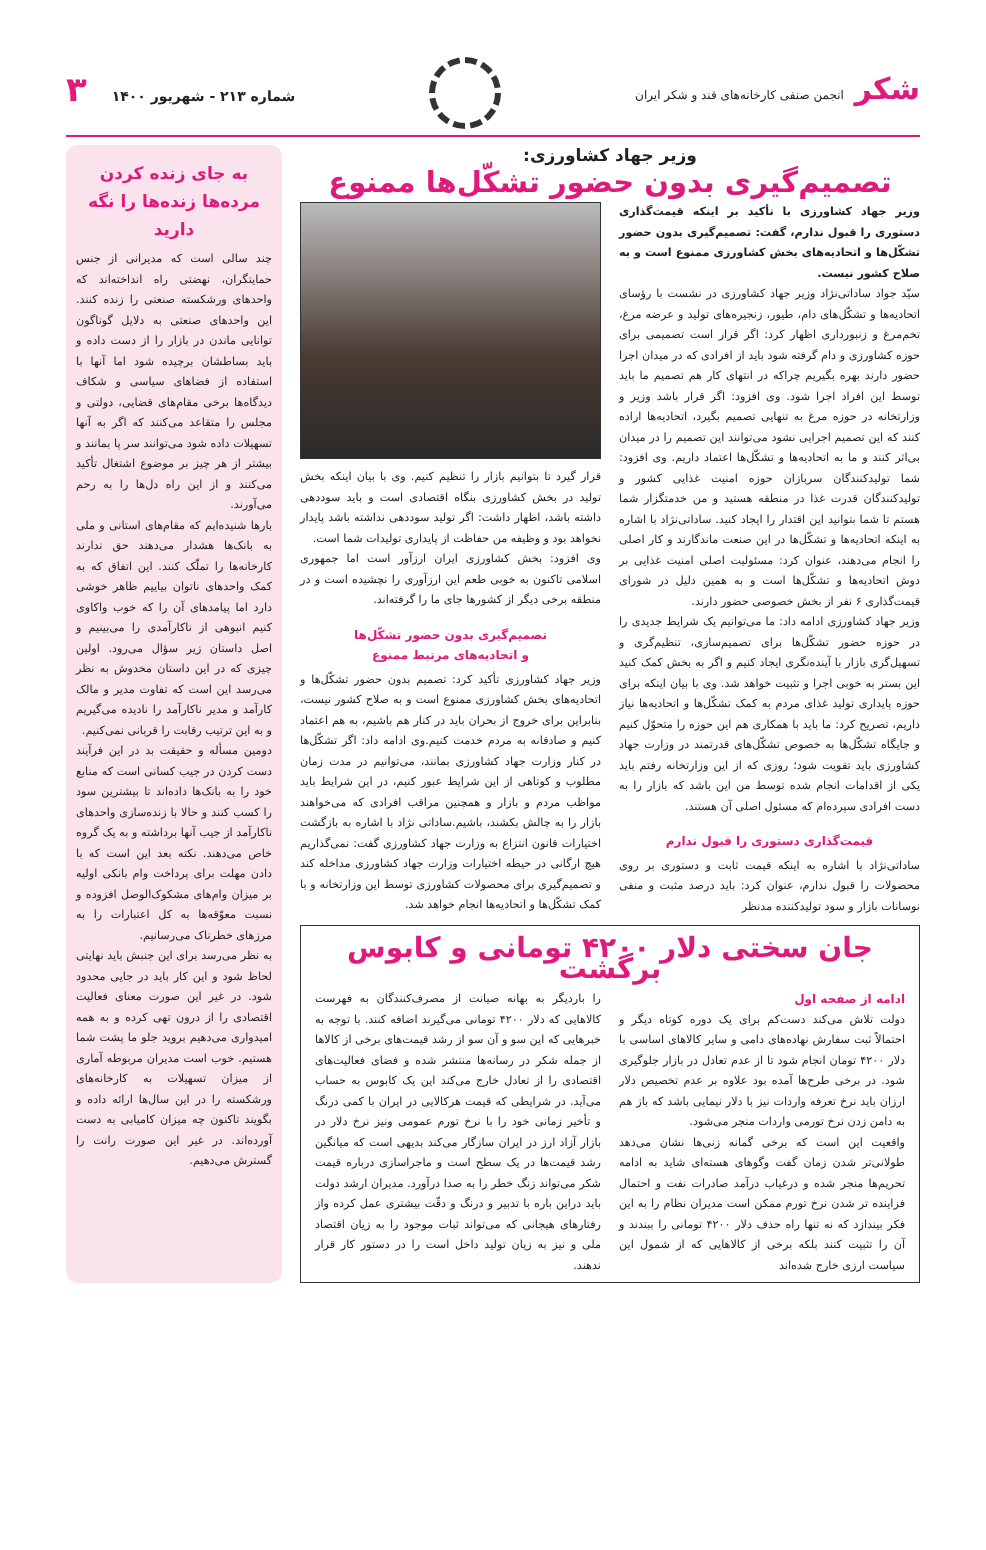شکر انجمن صنفی کارخانه‌های قند و شکر ایران
شماره ۲۱۳ - شهریور ۱۴۰۰ ۳
وزیر جهاد کشاورزی:
تصمیم‌گیری بدون حضور تشکّل‌ها ممنوع
وزیر جهاد کشاورزی با تأکید بر اینکه قیمت‌گذاری دستوری را قبول ندارم، گفت: تصمیم‌گیری بدون حضور تشکّل‌ها و اتحادیه‌های بخش کشاورزی ممنوع است و به صلاح کشور نیست.
سیّد جواد ساداتی‌نژاد وزیر جهاد کشاورزی در نشست با رؤسای اتحادیه‌ها و تشکّل‌های دام، طیور، زنجیره‌های تولید و عرضه مرغ، تخم‌مرغ و زنبورداری اظهار کرد: اگر قرار است تصمیمی برای حوزه کشاورزی و دام گرفته شود باید از افرادی که در میدان اجرا حضور دارند بهره بگیریم چراکه در انتهای کار هم تصمیم ما باید توسط این افراد اجرا شود. وی افزود: اگر قرار باشد وزیر و وزارتخانه در حوزه مرغ به تنهایی تصمیم بگیرد، اتحادیه‌ها اراده کنند که این تصمیم اجرایی نشود می‌توانند این تصمیم را در میدان بی‌اثر کنند و ما به اتحادیه‌ها و تشکّل‌ها اعتماد داریم. وی افزود: شما تولیدکنندگان سربازان حوزه امنیت غذایی کشور و تولیدکنندگان قدرت غذا در منطقه هستید و من خدمتگزار شما هستم تا شما بتوانید این اقتدار را ایجاد کنید. ساداتی‌نژاد با اشاره به اینکه اتحادیه‌ها و تشکّل‌ها در این صنعت ماندگارند و کار اصلی را انجام می‌دهند، عنوان کرد: مسئولیت اصلی امنیت غذایی بر دوش اتحادیه‌ها و تشکّل‌ها است و به همین دلیل در شورای قیمت‌گذاری ۶ نفر از بخش خصوصی حضور دارند.
وزیر جهاد کشاورزی ادامه داد: ما می‌توانیم یک شرایط جدیدی را در حوزه حضور تشکّل‌ها برای تصمیم‌سازی، تنظیم‌گری و تسهیل‌گری بازار با آینده‌نگری ایجاد کنیم و اگر به بخش کمک کنید این بستر به خوبی اجرا و تثبیت خواهد شد. وی با بیان اینکه برای حوزه پایداری تولید غذای مردم به کمک تشکّل‌ها و اتحادیه‌ها نیاز داریم، تصریح کرد: ما باید با همکاری هم این حوزه را متحوّل کنیم و جایگاه تشکّل‌ها به خصوص تشکّل‌های قدرتمند در وزارت جهاد کشاورزی باید تقویت شود؛ روزی که از این وزارتخانه رفتم باید یکی از اقدامات انجام شده توسط من این باشد که بازار را به دست افرادی سپرده‌ام که مسئول اصلی آن هستند.
قیمت‌گذاری دستوری را قبول ندارم
ساداتی‌نژاد با اشاره به اینکه قیمت ثابت و دستوری بر روی محصولات را قبول ندارم، عنوان کرد: باید درصد مثبت و منفی نوسانات بازار و سود تولیدکننده مدنظر
قرار گیرد تا بتوانیم بازار را تنظیم کنیم. وی با بیان اینکه بخش تولید در بخش کشاورزی بنگاه اقتصادی است و باید سوددهی داشته باشد، اظهار داشت: اگر تولید سوددهی نداشته باشد پایدار نخواهد بود و وظیفه من حفاظت از پایداری تولیدات شما است.
وی افزود: بخش کشاورزی ایران ارزآور است اما جمهوری اسلامی تاکنون به خوبی طعم این ارزآوری را نچشیده است و در منطقه برخی دیگر از کشورها جای ما را گرفته‌اند.
تصمیم‌گیری بدون حضور تشکّل‌ها
و اتحادیه‌های مرتبط ممنوع
وزیر جهاد کشاورزی تأکید کرد: تصمیم بدون حضور تشکّل‌ها و اتحادیه‌های بخش کشاورزی ممنوع است و به صلاح کشور نیست، بنابراین برای خروج از بحران باید در کنار هم باشیم، به هم اعتماد کنیم و صادقانه به مردم خدمت کنیم.وی ادامه داد: اگر تشکّل‌ها در کنار وزارت جهاد کشاورزی بمانند، می‌توانیم در مدت زمان مطلوب و کوتاهی از این شرایط عبور کنیم، در این شرایط باید مواظب مردم و بازار و همچنین مراقب افرادی که می‌خواهند بازار را به چالش بکشند، باشیم.ساداتی نژاد با اشاره به بازگشت اختیارات قانون انتزاع به وزارت جهاد کشاورزی گفت: نمی‌گذاریم هیچ ارگانی در حیطه اختیارات وزارت جهاد کشاورزی مداخله کند و تصمیم‌گیری برای محصولات کشاورزی توسط این وزارتخانه و با کمک تشکّل‌ها و اتحادیه‌ها انجام خواهد شد.
جان سختی دلار ۴۲۰۰ تومانی و کابوس برگشت
ادامه از صفحه اول
دولت تلاش می‌کند دست‌کم برای یک دوره کوتاه دیگر و احتمالاً ثبت سفارش نهاده‌های دامی و سایر کالاهای اساسی با دلار ۴۲۰۰ تومان انجام شود تا از عدم تعادل در بازار جلوگیری شود. در برخی طرح‌ها آمده بود علاوه بر عدم تخصیص دلار ارزان باید نرخ تعرفه واردات نیز با دلار نیمایی باشد که باز هم به دامن زدن نرخ تورمی واردات منجر می‌شود.
واقعیت این است که برخی گمانه زنی‌ها نشان می‌دهد طولانی‌تر شدن زمان گفت وگوهای هسته‌ای شاید به ادامه تحریم‌ها منجر شده و درغیاب درآمد صادرات نفت و احتمال فزاینده تر شدن نرخ تورم ممکن است مدیران نظام را به این فکر بیندازد که نه تنها راه حذف دلار ۴۲۰۰ تومانی را ببندند و آن را تثبیت کنند بلکه برخی از کالاهایی که از شمول این سیاست ارزی خارج شده‌اند
را باردیگر به بهانه صیانت از مصرف‌کنندگان به فهرست کالاهایی که دلار ۴۲۰۰ تومانی می‌گیرند اضافه کنند. با توجه به خبرهایی که این سو و آن سو از رشد قیمت‌های برخی از کالاها از جمله شکر در رسانه‌ها منتشر شده و فضای فعالیت‌های اقتصادی را از تعادل خارج می‌کند این یک کابوس به حساب می‌آید. در شرایطی که قیمت هرکالایی در ایران با کمی درنگ و تأخیر زمانی خود را با نرخ تورم عمومی ونیز نرخ دلار در بازار آزاد ارز در ایران سازگار می‌کند بدیهی است که میانگین رشد قیمت‌ها در یک سطح است و ماجراسازی درباره قیمت شکر می‌تواند زنگ خطر را به صدا درآورد. مدیران ارشد دولت باید دراین باره با تدبیر و درنگ و دقّت بیشتری عمل کرده واز رفتارهای هیجانی که می‌تواند ثبات موجود را به زیان اقتصاد ملی و نیز به زیان تولید داخل است را در دستور کار قرار ندهند.
به جای زنده کردن مرده‌ها زنده‌ها را نگه دارید
چند سالی است که مدیرانی از جنس حمایتگران، نهضتی راه انداخته‌اند که واحدهای ورشکسته صنعتی را زنده کنند. این واحدهای صنعتی به دلایل گوناگون توانایی ماندن در بازار را از دست داده و باید بساطشان برچیده شود اما آنها با استفاده از فضاهای سیاسی و شکاف دیدگاه‌ها برخی مقام‌های قضایی، دولتی و مجلس را متقاعد می‌کنند که اگر به آنها تسهیلات داده شود می‌توانند سر پا بمانند و بیشتر از هر چیز بر موضوع اشتغال تأکید می‌کنند و از این راه دل‌ها را به رحم می‌آورند.
بارها شنیده‌ایم که مقام‌های استانی و ملی به بانک‌ها هشدار می‌دهند حق ندارند کارخانه‌ها را تملّک کنند. این اتفاق که به کمک واحدهای ناتوان بیاییم ظاهر خوشی دارد اما پیامدهای آن را که خوب واکاوی کنیم انبوهی از ناکارآمدی را می‌بینیم و اصل داستان زیر سؤال می‌رود. اولین چیزی که در این داستان مخدوش به نظر می‌رسد این است که تفاوت مدیر و مالک کارآمد و مدیر ناکارآمد را نادیده می‌گیریم و به این ترتیب رقابت را قربانی نمی‌کنیم.
دومین مسأله و حقیقت بد در این فرآیند دست کردن در جیب کسانی است که منابع خود را به بانک‌ها داده‌اند تا بیشترین سود را کسب کنند و حالا با زنده‌سازی واحدهای ناکارآمد از جیب آنها برداشته و به یک گروه خاص می‌دهند. نکته بعد این است که با دادن مهلت برای پرداخت وام بانکی اولیه بر میزان وام‌های مشکوک‌الوصل افزوده و نسبت معوّقه‌ها به کل اعتبارات را به مرزهای خطرناک می‌رسانیم.
به نظر می‌رسد برای این جنبش باید نهایتی لحاظ شود و این کار باید در جایی محدود شود. در غیر این صورت معنای فعالیت اقتصادی را از درون تهی کرده و به همه امیدواری می‌دهیم بروید جلو ما پشت شما هستیم. خوب است مدیران مربوطه آماری از میزان تسهیلات به کارخانه‌های ورشکسته را در این سال‌ها ارائه داده و بگویند تاکنون چه میزان کامیابی به دست آورده‌اند. در غیر این صورت رانت را گسترش می‌دهیم.